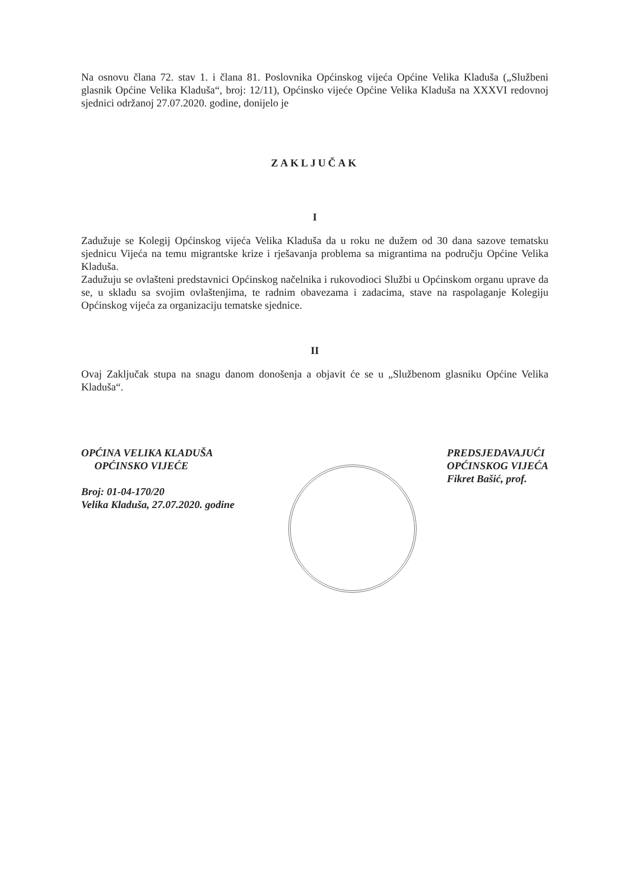Na osnovu člana 72. stav 1. i člana 81. Poslovnika Općinskog vijeća Općine Velika Kladuša („Službeni glasnik Općine Velika Kladuša“, broj: 12/11), Općinsko vijeće Općine Velika Kladuša na XXXVI redovnoj sjednici održanoj 27.07.2020. godine, donijelo je
ZAKLJUČAK
I
Zadužuje se Kolegij Općinskog vijeća Velika Kladuša da u roku ne dužem od 30 dana sazove tematsku sjednicu Vijeća na temu migrantske krize i rješavanja problema sa migrantima na području Općine Velika Kladuša.
Zadužuju se ovlašteni predstavnici Općinskog načelnika i rukovodioci Službi u Općinskom organu uprave da se, u skladu sa svojim ovlaštenjima, te radnim obavezama i zadacima, stave na raspolaganje Kolegiju Općinskog vijeća za organizaciju tematske sjednice.
II
Ovaj Zaključak stupa na snagu danom donošenja a objavit će se u „Službenom glasniku Općine Velika Kladuša“.
OPĆINA VELIKA KLADUŠA
OPĆINSKO VIJEĆE
Broj: 01-04-170/20
Velika Kladuša, 27.07.2020. godine
PREDSJEDAVAJUĆI
OPĆINSKOG VIJEĆA
Fikret Bašić, prof.